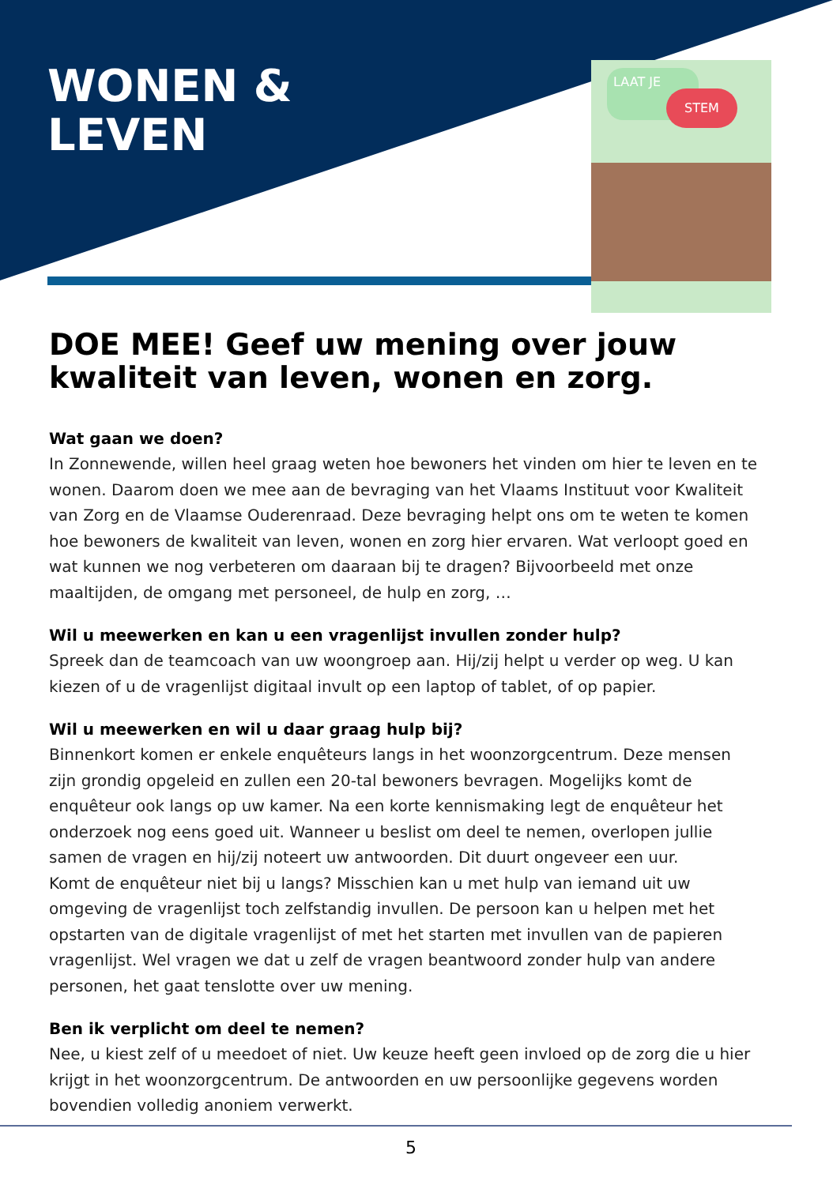WONEN &
LEVEN
LAAT JE
STEM
DOE MEE! Geef uw mening over jouw kwaliteit van leven, wonen en zorg.
Wat gaan we doen?
In Zonnewende, willen heel graag weten hoe bewoners het vinden om hier te leven en te wonen. Daarom doen we mee aan de bevraging van het Vlaams Instituut voor Kwaliteit van Zorg en de Vlaamse Ouderenraad. Deze bevraging helpt ons om te weten te komen hoe bewoners de kwaliteit van leven, wonen en zorg hier ervaren. Wat verloopt goed en wat kunnen we nog verbeteren om daaraan bij te dragen? Bijvoorbeeld met onze maaltijden, de omgang met personeel, de hulp en zorg, …
Wil u meewerken en kan u een vragenlijst invullen zonder hulp?
Spreek dan de teamcoach van uw woongroep aan. Hij/zij helpt u verder op weg. U kan kiezen of u de vragenlijst digitaal invult op een laptop of tablet, of op papier.
Wil u meewerken en wil u daar graag hulp bij?
Binnenkort komen er enkele enquêteurs langs in het woonzorgcentrum. Deze mensen zijn grondig opgeleid en zullen een 20-tal bewoners bevragen. Mogelijks komt de enquêteur ook langs op uw kamer. Na een korte kennismaking legt de enquêteur het onderzoek nog eens goed uit. Wanneer u beslist om deel te nemen, overlopen jullie samen de vragen en hij/zij noteert uw antwoorden. Dit duurt ongeveer een uur.
Komt de enquêteur niet bij u langs? Misschien kan u met hulp van iemand uit uw omgeving de vragenlijst toch zelfstandig invullen. De persoon kan u helpen met het opstarten van de digitale vragenlijst of met het starten met invullen van de papieren vragenlijst. Wel vragen we dat u zelf de vragen beantwoord zonder hulp van andere personen, het gaat tenslotte over uw mening.
Ben ik verplicht om deel te nemen?
Nee, u kiest zelf of u meedoet of niet. Uw keuze heeft geen invloed op de zorg die u hier krijgt in het woonzorgcentrum. De antwoorden en uw persoonlijke gegevens worden bovendien volledig anoniem verwerkt.
5